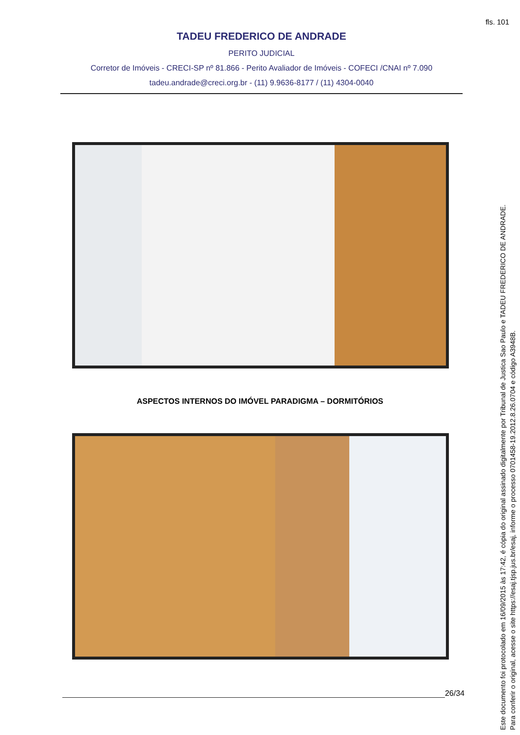fls. 101
TADEU FREDERICO DE ANDRADE
PERITO JUDICIAL
Corretor de Imóveis - CRECI-SP nº 81.866 - Perito Avaliador de Imóveis - COFECI /CNAI nº 7.090
tadeu.andrade@creci.org.br - (11) 9.9636-8177 / (11) 4304-0040
ASPECTOS INTERNOS DO IMÓVEL PARADIGMA – DORMITÓRIOS
26/34
Este documento foi protocolado em 16/09/2015 às 17:42, é cópia do original assinado digitalmente por Tribunal de Justica Sao Paulo e TADEU FREDERICO DE ANDRADE.
Para conferir o original, acesse o site https://esaj.tjsp.jus.br/esaj, informe o processo 0701458-19.2012.8.26.0704 e código A3948B.